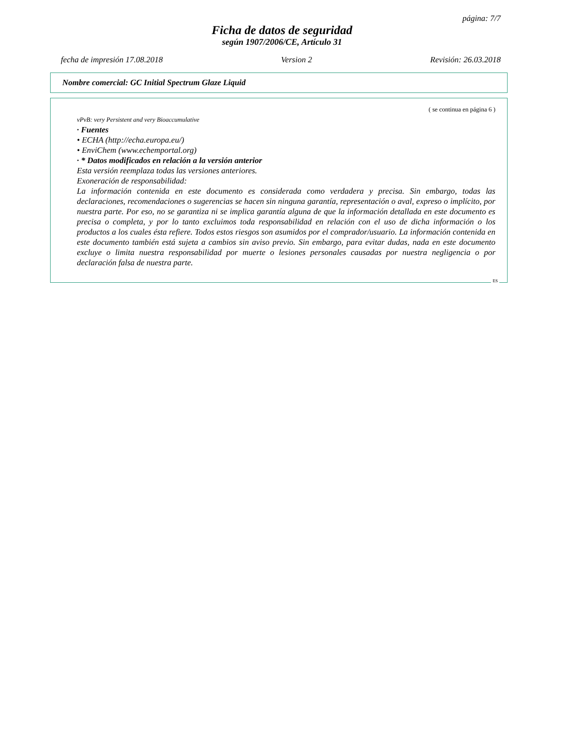página: 7/7
Ficha de datos de seguridad
según 1907/2006/CE, Artículo 31
fecha de impresión 17.08.2018 Version 2 Revisión: 26.03.2018
Nombre comercial: GC Initial Spectrum Glaze Liquid
( se continua en página 6 )
vPvB: very Persistent and very Bioaccumulative
· Fuentes
• ECHA (http://echa.europa.eu/)
• EnviChem (www.echemportal.org)
· * Datos modificados en relación a la versión anterior
Esta versión reemplaza todas las versiones anteriores.
Exoneración de responsabilidad:
La información contenida en este documento es considerada como verdadera y precisa. Sin embargo, todas las declaraciones, recomendaciones o sugerencias se hacen sin ninguna garantía, representación o aval, expreso o implícito, por nuestra parte. Por eso, no se garantiza ni se implica garantía alguna de que la información detallada en este documento es precisa o completa, y por lo tanto excluimos toda responsabilidad en relación con el uso de dicha información o los productos a los cuales ésta refiere. Todos estos riesgos son asumidos por el comprador/usuario. La información contenida en este documento también está sujeta a cambios sin aviso previo. Sin embargo, para evitar dudas, nada en este documento excluye o limita nuestra responsabilidad por muerte o lesiones personales causadas por nuestra negligencia o por declaración falsa de nuestra parte.
ES